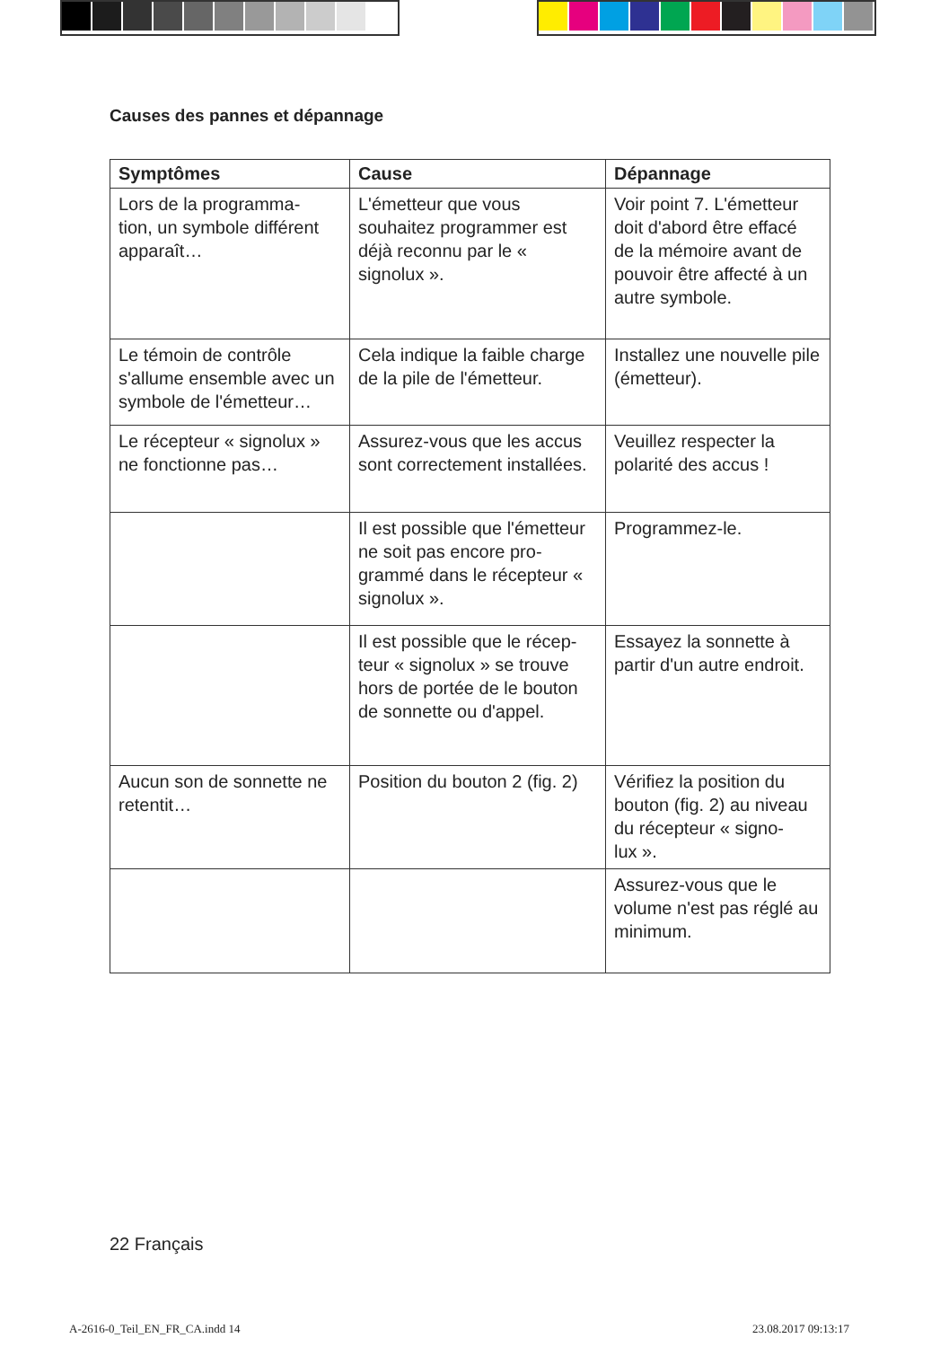Causes des pannes et dépannage
| Symptômes | Cause | Dépannage |
| --- | --- | --- |
| Lors de la programma- tion, un symbole différent apparaît… | L'émetteur que vous souhaitez programmer est déjà reconnu par le « signolux ». | Voir point 7. L'émetteur doit d'abord être effacé de la mémoire avant de pouvoir être affecté à un autre symbole. |
| Le témoin de contrôle s'allume ensemble avec un symbole de l'émetteur… | Cela indique la faible charge de la pile de l'émetteur. | Installez une nouvelle pile (émetteur). |
| Le récepteur « signolux » ne fonctionne pas… | Assurez-vous que les accus sont correctement installées. | Veuillez respecter la polarité des accus ! |
| | Il est possible que l'émetteur ne soit pas encore pro- grammé dans le récepteur « signolux ». | Programmez-le. |
| | Il est possible que le récep- teur « signolux » se trouve hors de portée de le bouton de sonnette ou d'appel. | Essayez la sonnette à partir d'un autre endroit. |
| Aucun son de sonnette ne retentit… | Position du bouton 2 (fig. 2) | Vérifiez la position du bouton (fig. 2) au niveau du récepteur « signo- lux ». |
| | | Assurez-vous que le volume n'est pas réglé au minimum. |
22 Français
A-2616-0_Teil_EN_FR_CA.indd 14 23.08.2017 09:13:17